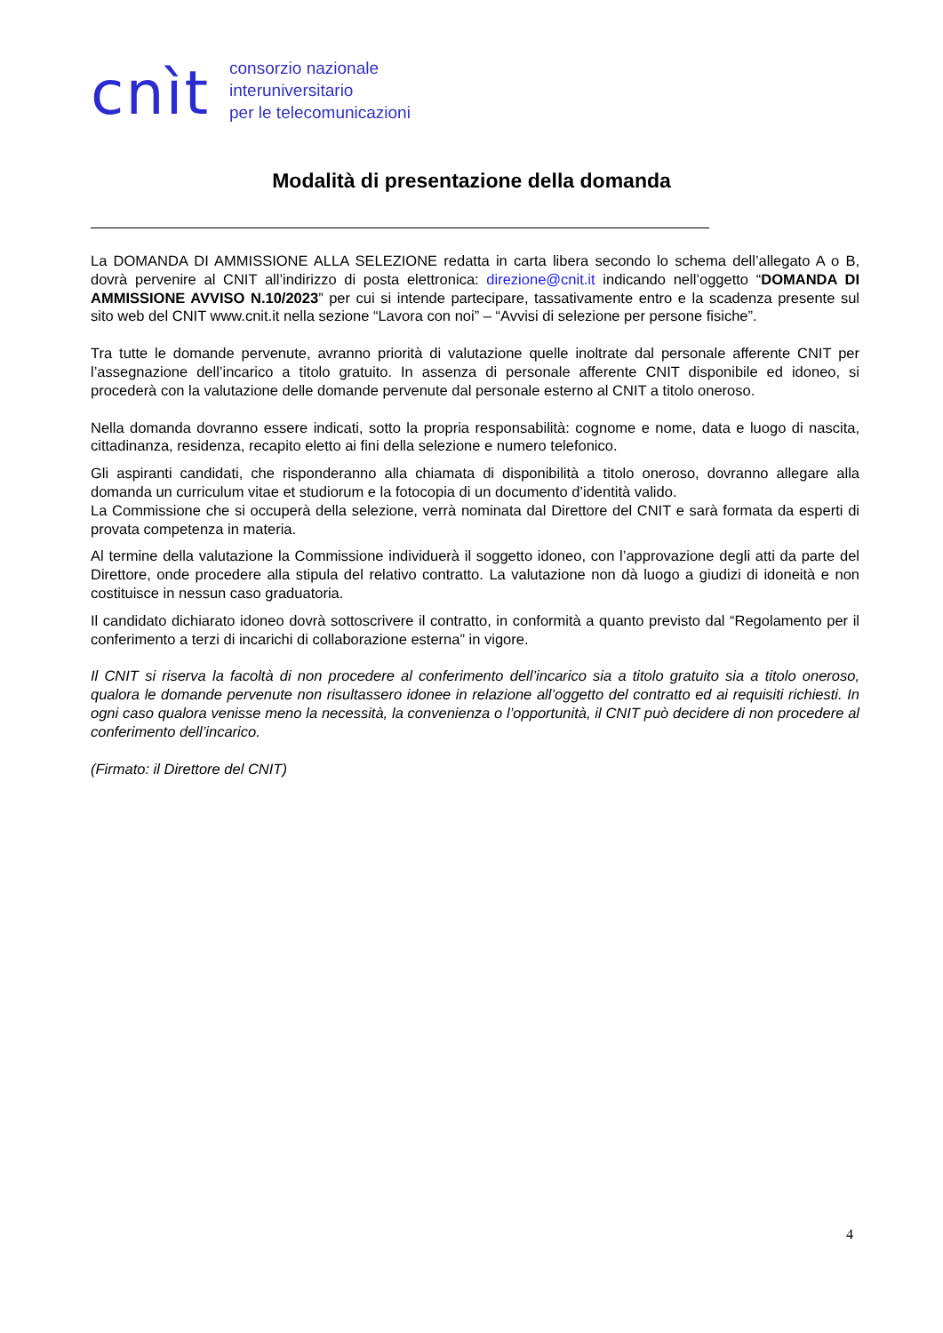cnìt
consorzio nazionale
interuniversitario
per le telecomunicazioni
Modalità di presentazione della domanda
La DOMANDA DI AMMISSIONE ALLA SELEZIONE redatta in carta libera secondo lo schema dell’allegato A o B, dovrà pervenire al CNIT all’indirizzo di posta elettronica: direzione@cnit.it indicando nell’oggetto “DOMANDA DI AMMISSIONE AVVISO N.10/2023” per cui si intende partecipare, tassativamente entro e la scadenza presente sul sito web del CNIT www.cnit.it nella sezione “Lavora con noi” – “Avvisi di selezione per persone fisiche”.
Tra tutte le domande pervenute, avranno priorità di valutazione quelle inoltrate dal personale afferente CNIT per l’assegnazione dell’incarico a titolo gratuito. In assenza di personale afferente CNIT disponibile ed idoneo, si procederà con la valutazione delle domande pervenute dal personale esterno al CNIT a titolo oneroso.
Nella domanda dovranno essere indicati, sotto la propria responsabilità: cognome e nome, data e luogo di nascita, cittadinanza, residenza, recapito eletto ai fini della selezione e numero telefonico.
Gli aspiranti candidati, che risponderanno alla chiamata di disponibilità a titolo oneroso, dovranno allegare alla domanda un curriculum vitae et studiorum e la fotocopia di un documento d’identità valido.
La Commissione che si occuperà della selezione, verrà nominata dal Direttore del CNIT e sarà formata da esperti di provata competenza in materia.
Al termine della valutazione la Commissione individuerà il soggetto idoneo, con l’approvazione degli atti da parte del Direttore, onde procedere alla stipula del relativo contratto. La valutazione non dà luogo a giudizi di idoneità e non costituisce in nessun caso graduatoria.
Il candidato dichiarato idoneo dovrà sottoscrivere il contratto, in conformità a quanto previsto dal “Regolamento per il conferimento a terzi di incarichi di collaborazione esterna” in vigore.
Il CNIT si riserva la facoltà di non procedere al conferimento dell’incarico sia a titolo gratuito sia a titolo oneroso, qualora le domande pervenute non risultassero idonee in relazione all’oggetto del contratto ed ai requisiti richiesti. In ogni caso qualora venisse meno la necessità, la convenienza o l’opportunità, il CNIT può decidere di non procedere al conferimento dell’incarico.
(Firmato: il Direttore del CNIT)
4